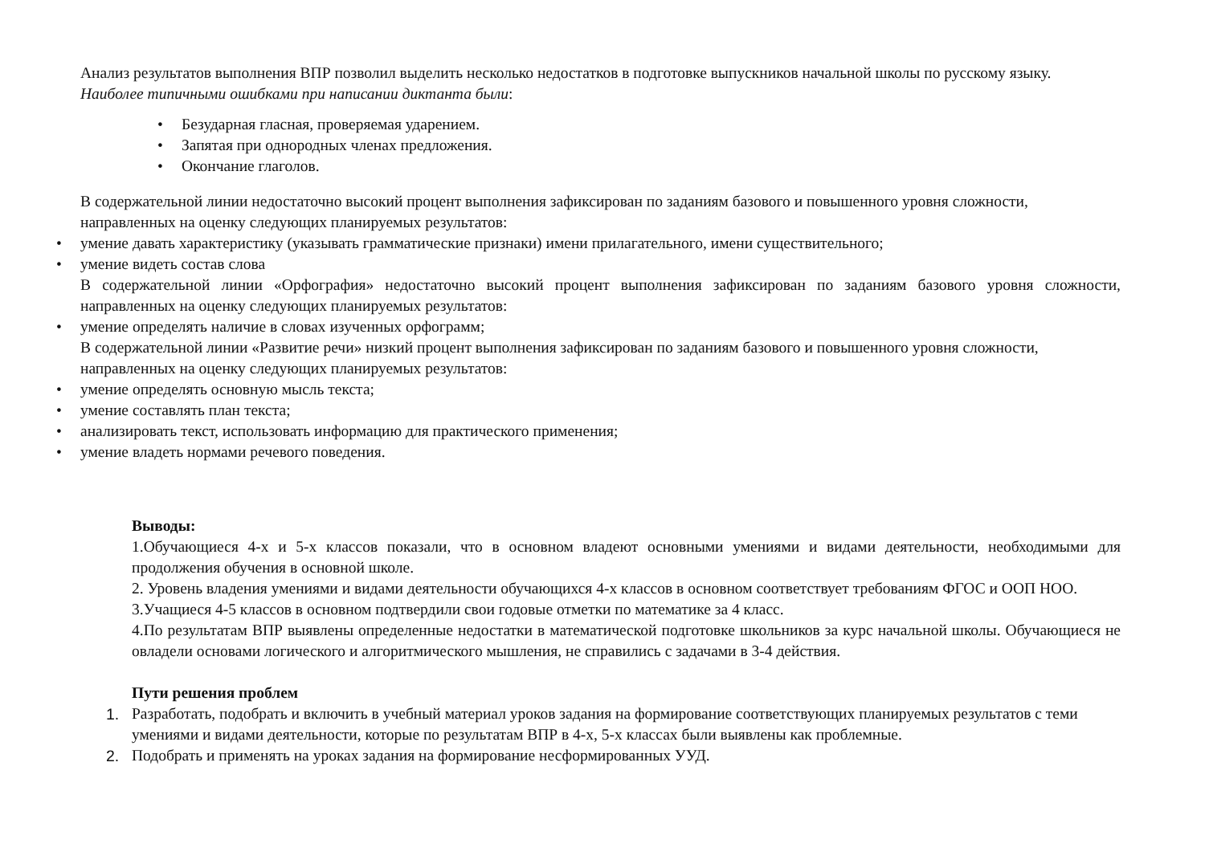Анализ результатов выполнения ВПР позволил выделить несколько недостатков в подготовке выпускников начальной школы по русскому языку.
Наиболее типичными ошибками при написании диктанта были:
Безударная гласная, проверяемая ударением.
Запятая при однородных членах предложения.
Окончание глаголов.
В содержательной линии недостаточно высокий процент выполнения зафиксирован по заданиям базового и повышенного уровня сложности, направленных на оценку следующих планируемых результатов:
умение давать характеристику (указывать грамматические признаки) имени прилагательного, имени существительного;
умение видеть состав слова
В содержательной линии «Орфография» недостаточно высокий процент выполнения зафиксирован по заданиям базового уровня сложности, направленных на оценку следующих планируемых результатов:
умение определять наличие в словах изученных орфограмм;
В содержательной линии «Развитие речи» низкий процент выполнения зафиксирован по заданиям базового и повышенного уровня сложности, направленных на оценку следующих планируемых результатов:
умение определять основную мысль текста;
умение составлять план текста;
анализировать текст, использовать информацию для практического применения;
умение владеть нормами речевого поведения.
Выводы:
1.Обучающиеся 4-х и 5-х классов показали, что в основном владеют основными умениями и видами деятельности, необходимыми для продолжения обучения в основной школе.
2. Уровень владения умениями и видами деятельности обучающихся 4-х классов в основном соответствует требованиям ФГОС и ООП НОО.
3.Учащиеся 4-5 классов в основном подтвердили свои годовые отметки по математике за 4 класс.
4.По результатам ВПР выявлены определенные недостатки в математической подготовке школьников за курс начальной школы. Обучающиеся не овладели основами логического и алгоритмического мышления, не справились с задачами в 3-4 действия.
Пути решения проблем
1. Разработать, подобрать и включить в учебный материал уроков задания на формирование соответствующих планируемых результатов с теми умениями и видами деятельности, которые по результатам ВПР в 4-х, 5-х классах были выявлены как проблемные.
2. Подобрать и применять на уроках задания на формирование несформированных УУД.